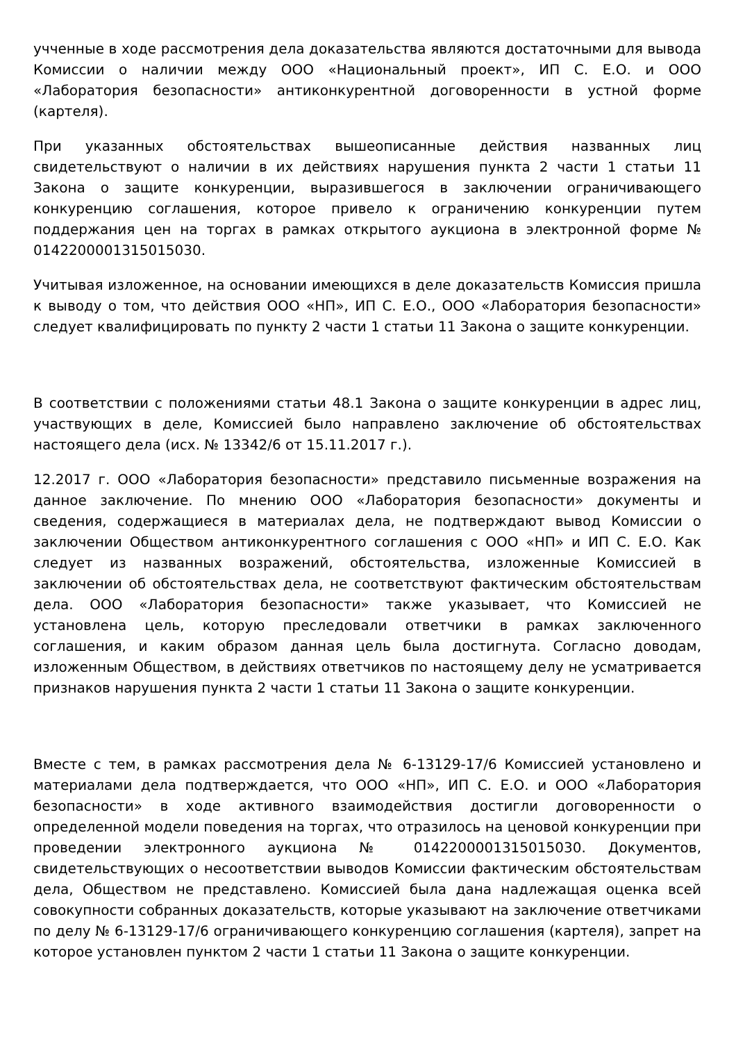учченные в ходе рассмотрения дела доказательства являются достаточными для вывода Комиссии о наличии между ООО «Национальный проект», ИП С. Е.О. и ООО «Лаборатория безопасности» антиконкурентной договоренности в устной форме (картеля).
При указанных обстоятельствах вышеописанные действия названных лиц свидетельствуют о наличии в их действиях нарушения пункта 2 части 1 статьи 11 Закона о защите конкуренции, выразившегося в заключении ограничивающего конкуренцию соглашения, которое привело к ограничению конкуренции путем поддержания цен на торгах в рамках открытого аукциона в электронной форме № 0142200001315015030.
Учитывая изложенное, на основании имеющихся в деле доказательств Комиссия пришла к выводу о том, что действия ООО «НП», ИП С. Е.О., ООО «Лаборатория безопасности» следует квалифицировать по пункту 2 части 1 статьи 11 Закона о защите конкуренции.
В соответствии с положениями статьи 48.1 Закона о защите конкуренции в адрес лиц, участвующих в деле, Комиссией было направлено заключение об обстоятельствах настоящего дела (исх. № 13342/6 от 15.11.2017 г.).
12.2017 г. ООО «Лаборатория безопасности» представило письменные возражения на данное заключение. По мнению ООО «Лаборатория безопасности» документы и сведения, содержащиеся в материалах дела, не подтверждают вывод Комиссии о заключении Обществом антиконкурентного соглашения с ООО «НП» и ИП С. Е.О. Как следует из названных возражений, обстоятельства, изложенные Комиссией в заключении об обстоятельствах дела, не соответствуют фактическим обстоятельствам дела. ООО «Лаборатория безопасности» также указывает, что Комиссией не установлена цель, которую преследовали ответчики в рамках заключенного соглашения, и каким образом данная цель была достигнута. Согласно доводам, изложенным Обществом, в действиях ответчиков по настоящему делу не усматривается признаков нарушения пункта 2 части 1 статьи 11 Закона о защите конкуренции.
Вместе с тем, в рамках рассмотрения дела № 6-13129-17/6 Комиссией установлено и материалами дела подтверждается, что ООО «НП», ИП С. Е.О. и ООО «Лаборатория безопасности» в ходе активного взаимодействия достигли договоренности о определенной модели поведения на торгах, что отразилось на ценовой конкуренции при проведении электронного аукциона № 0142200001315015030. Документов, свидетельствующих о несоответствии выводов Комиссии фактическим обстоятельствам дела, Обществом не представлено. Комиссией была дана надлежащая оценка всей совокупности собранных доказательств, которые указывают на заключение ответчиками по делу № 6-13129-17/6 ограничивающего конкуренцию соглашения (картеля), запрет на которое установлен пунктом 2 части 1 статьи 11 Закона о защите конкуренции.